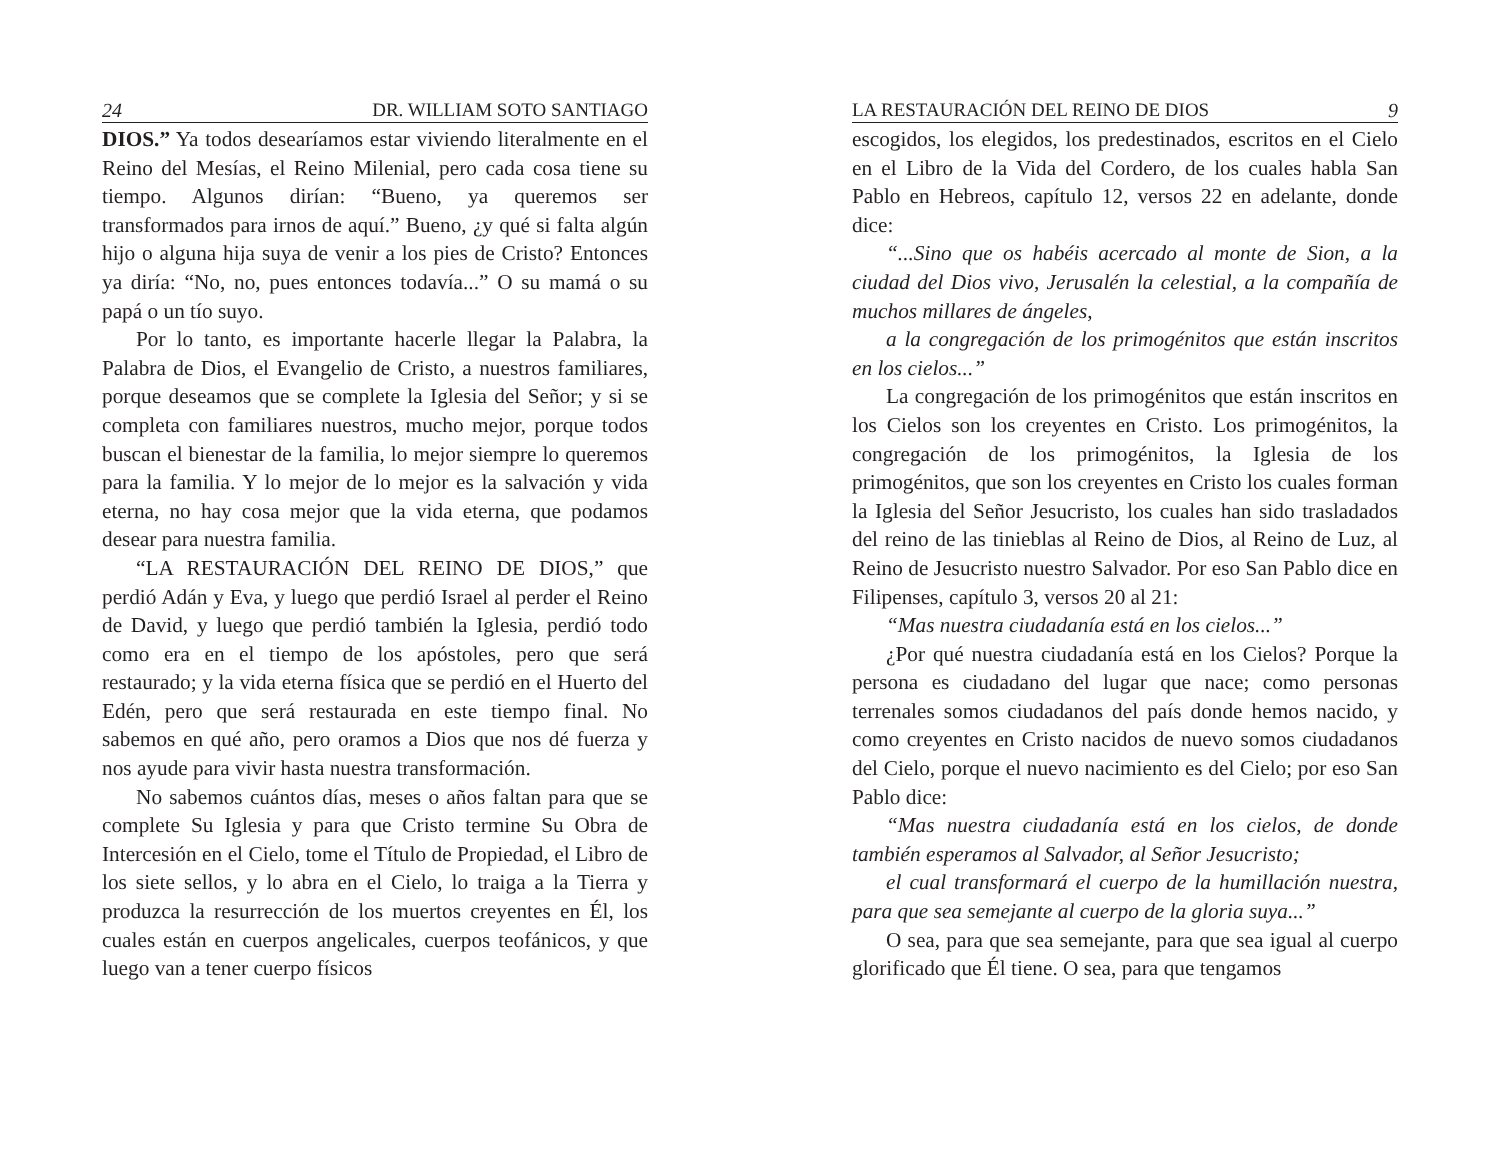24 DR. WILLIAM SOTO SANTIAGO
DIOS.” Ya todos desearíamos estar viviendo literalmente en el Reino del Mesías, el Reino Milenial, pero cada cosa tiene su tiempo. Algunos dirían: “Bueno, ya queremos ser transformados para irnos de aquí.” Bueno, ¿y qué si falta algún hijo o alguna hija suya de venir a los pies de Cristo? Entonces ya diría: “No, no, pues entonces todavía...” O su mamá o su papá o un tío suyo.
Por lo tanto, es importante hacerle llegar la Palabra, la Palabra de Dios, el Evangelio de Cristo, a nuestros familiares, porque deseamos que se complete la Iglesia del Señor; y si se completa con familiares nuestros, mucho mejor, porque todos buscan el bienestar de la familia, lo mejor siempre lo queremos para la familia. Y lo mejor de lo mejor es la salvación y vida eterna, no hay cosa mejor que la vida eterna, que podamos desear para nuestra familia.
“LA RESTAURACIÓN DEL REINO DE DIOS,” que perdió Adán y Eva, y luego que perdió Israel al perder el Reino de David, y luego que perdió también la Iglesia, perdió todo como era en el tiempo de los apóstoles, pero que será restaurado; y la vida eterna física que se perdió en el Huerto del Edén, pero que será restaurada en este tiempo final. No sabemos en qué año, pero oramos a Dios que nos dé fuerza y nos ayude para vivir hasta nuestra transformación.
No sabemos cuántos días, meses o años faltan para que se complete Su Iglesia y para que Cristo termine Su Obra de Intercesión en el Cielo, tome el Título de Propiedad, el Libro de los siete sellos, y lo abra en el Cielo, lo traiga a la Tierra y produzca la resurrección de los muertos creyentes en Él, los cuales están en cuerpos angelicales, cuerpos teofánicos, y que luego van a tener cuerpo físicos
LA RESTAURACIÓN DEL REINO DE DIOS 9
escogidos, los elegidos, los predestinados, escritos en el Cielo en el Libro de la Vida del Cordero, de los cuales habla San Pablo en Hebreos, capítulo 12, versos 22 en adelante, donde dice:
“...Sino que os habéis acercado al monte de Sion, a la ciudad del Dios vivo, Jerusalén la celestial, a la compañía de muchos millares de ángeles,
a la congregación de los primogénitos que están inscritos en los cielos...”
La congregación de los primogénitos que están inscritos en los Cielos son los creyentes en Cristo. Los primogénitos, la congregación de los primogénitos, la Iglesia de los primogénitos, que son los creyentes en Cristo los cuales forman la Iglesia del Señor Jesucristo, los cuales han sido trasladados del reino de las tinieblas al Reino de Dios, al Reino de Luz, al Reino de Jesucristo nuestro Salvador. Por eso San Pablo dice en Filipenses, capítulo 3, versos 20 al 21:
“Mas nuestra ciudadanía está en los cielos...”
¿Por qué nuestra ciudadanía está en los Cielos? Porque la persona es ciudadano del lugar que nace; como personas terrenales somos ciudadanos del país donde hemos nacido, y como creyentes en Cristo nacidos de nuevo somos ciudadanos del Cielo, porque el nuevo nacimiento es del Cielo; por eso San Pablo dice:
“Mas nuestra ciudadanía está en los cielos, de donde también esperamos al Salvador, al Señor Jesucristo;
el cual transformará el cuerpo de la humillación nuestra, para que sea semejante al cuerpo de la gloria suya...”
O sea, para que sea semejante, para que sea igual al cuerpo glorificado que Él tiene. O sea, para que tengamos